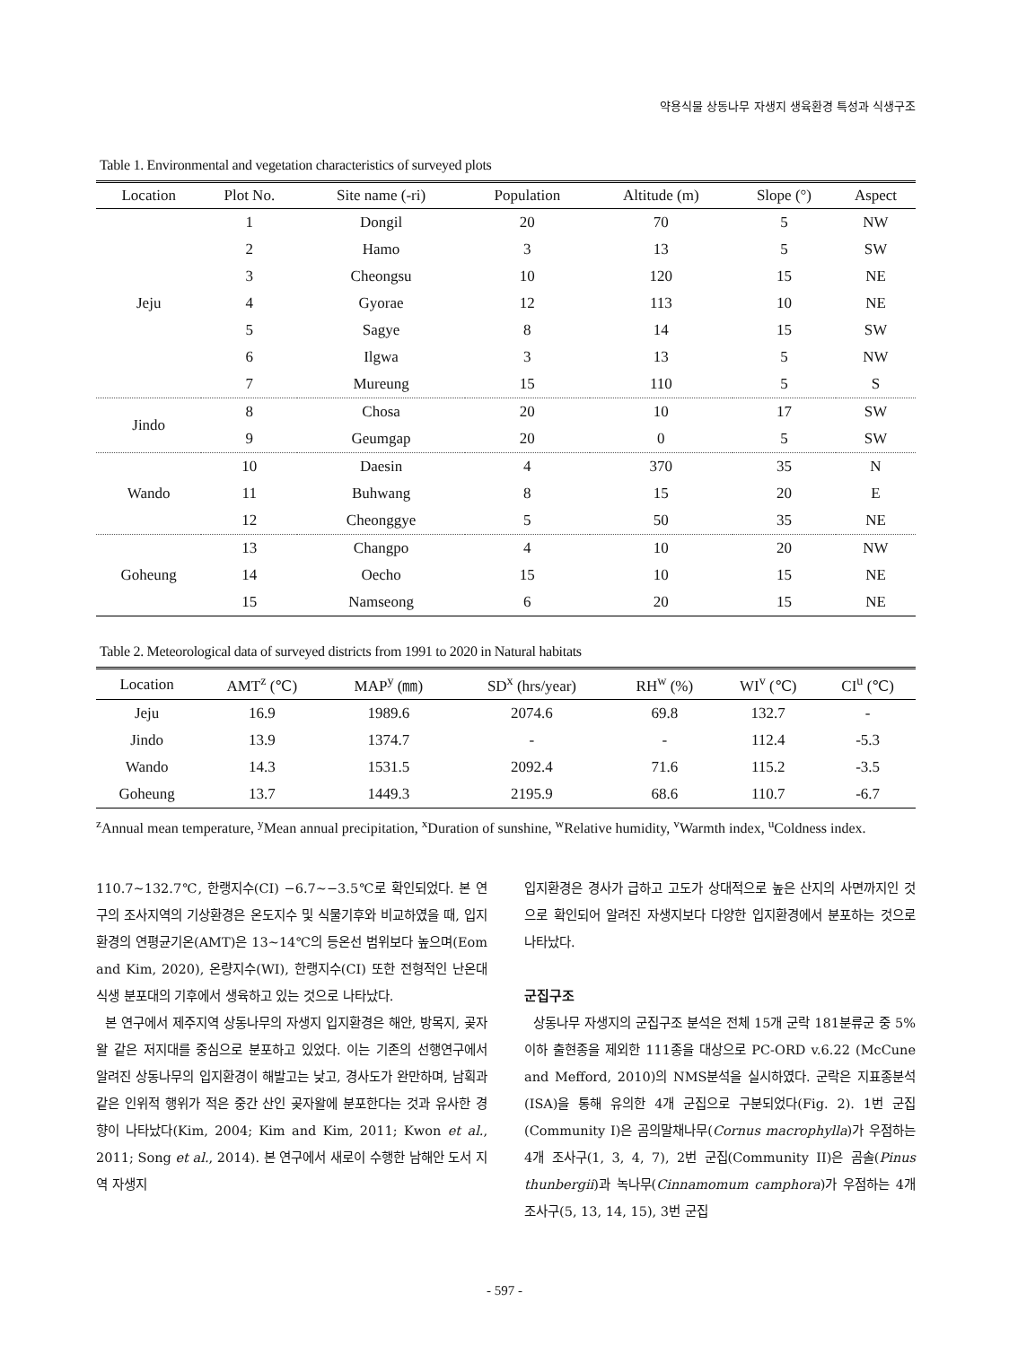약용식물 상동나무 자생지 생육환경 특성과 식생구조
Table 1. Environmental and vegetation characteristics of surveyed plots
| Location | Plot No. | Site name (-ri) | Population | Altitude (m) | Slope (°) | Aspect |
| --- | --- | --- | --- | --- | --- | --- |
| Jeju | 1 | Dongil | 20 | 70 | 5 | NW |
| | 2 | Hamo | 3 | 13 | 5 | SW |
| | 3 | Cheongsu | 10 | 120 | 15 | NE |
| | 4 | Gyorae | 12 | 113 | 10 | NE |
| | 5 | Sagye | 8 | 14 | 15 | SW |
| | 6 | Ilgwa | 3 | 13 | 5 | NW |
| | 7 | Mureung | 15 | 110 | 5 | S |
| Jindo | 8 | Chosa | 20 | 10 | 17 | SW |
| | 9 | Geumgap | 20 | 0 | 5 | SW |
| Wando | 10 | Daesin | 4 | 370 | 35 | N |
| | 11 | Buhwang | 8 | 15 | 20 | E |
| | 12 | Cheonggye | 5 | 50 | 35 | NE |
| Goheung | 13 | Changpo | 4 | 10 | 20 | NW |
| | 14 | Oecho | 15 | 10 | 15 | NE |
| | 15 | Namseong | 6 | 20 | 15 | NE |
Table 2. Meteorological data of surveyed districts from 1991 to 2020 in Natural habitats
| Location | AMT<sup>z</sup> (℃) | MAP<sup>y</sup> (㎜) | SD<sup>x</sup> (hrs/year) | RH<sup>w</sup> (%) | WI<sup>v</sup> (℃) | CI<sup>u</sup> (℃) |
| --- | --- | --- | --- | --- | --- | --- |
| Jeju | 16.9 | 1989.6 | 2074.6 | 69.8 | 132.7 | - |
| Jindo | 13.9 | 1374.7 | - | - | 112.4 | -5.3 |
| Wando | 14.3 | 1531.5 | 2092.4 | 71.6 | 115.2 | -3.5 |
| Goheung | 13.7 | 1449.3 | 2195.9 | 68.6 | 110.7 | -6.7 |
<sup>z</sup> Annual mean temperature, <sup>y</sup>Mean annual precipitation, <sup>x</sup>Duration of sunshine, <sup>w</sup>Relative humidity, <sup>v</sup>Warmth index, <sup>u</sup>Coldness index.
110.7~132.7℃, 한랭지수(CI) −6.7~−3.5℃로 확인되었다. 본 연구의 조사지역의 기상환경은 온도지수 및 식물기후와 비교하였을 때, 입지환경의 연평균기온(AMT)은 13~14℃의 등온선 범위보다 높으며(Eom and Kim, 2020), 온량지수(WI), 한랭지수(CI) 또한 전형적인 난온대 식생 분포대의 기후에서 생육하고 있는 것으로 나타났다.
본 연구에서 제주지역 상동나무의 자생지 입지환경은 해안, 방목지, 곶자왈 같은 저지대를 중심으로 분포하고 있었다. 이는 기존의 선행연구에서 알려진 상동나무의 입지환경이 해발고는 낮고, 경사도가 완만하며, 남획과 같은 인위적 행위가 적은 중간 산인 곶자왈에 분포한다는 것과 유사한 경향이 나타났다(Kim, 2004; Kim and Kim, 2011; Kwon et al., 2011; Song et al., 2014). 본 연구에서 새로이 수행한 남해안 도서 지역 자생지
입지환경은 경사가 급하고 고도가 상대적으로 높은 산지의 사면까지인 것으로 확인되어 알려진 자생지보다 다양한 입지환경에서 분포하는 것으로 나타났다.
군집구조
상동나무 자생지의 군집구조 분석은 전체 15개 군락 181분류군 중 5% 이하 출현종을 제외한 111종을 대상으로 PC-ORD v.6.22 (McCune and Mefford, 2010)의 NMS분석을 실시하였다. 군락은 지표종분석(ISA)을 통해 유의한 4개 군집으로 구분되었다(Fig. 2). 1번 군집(Community I)은 곰의말채나무(Cornus macrophylla)가 우점하는 4개 조사구(1, 3, 4, 7), 2번 군집(Community II)은 곰솔(Pinus thunbergii)과 녹나무(Cinnamomum camphora)가 우점하는 4개 조사구(5, 13, 14, 15), 3번 군집
- 597 -